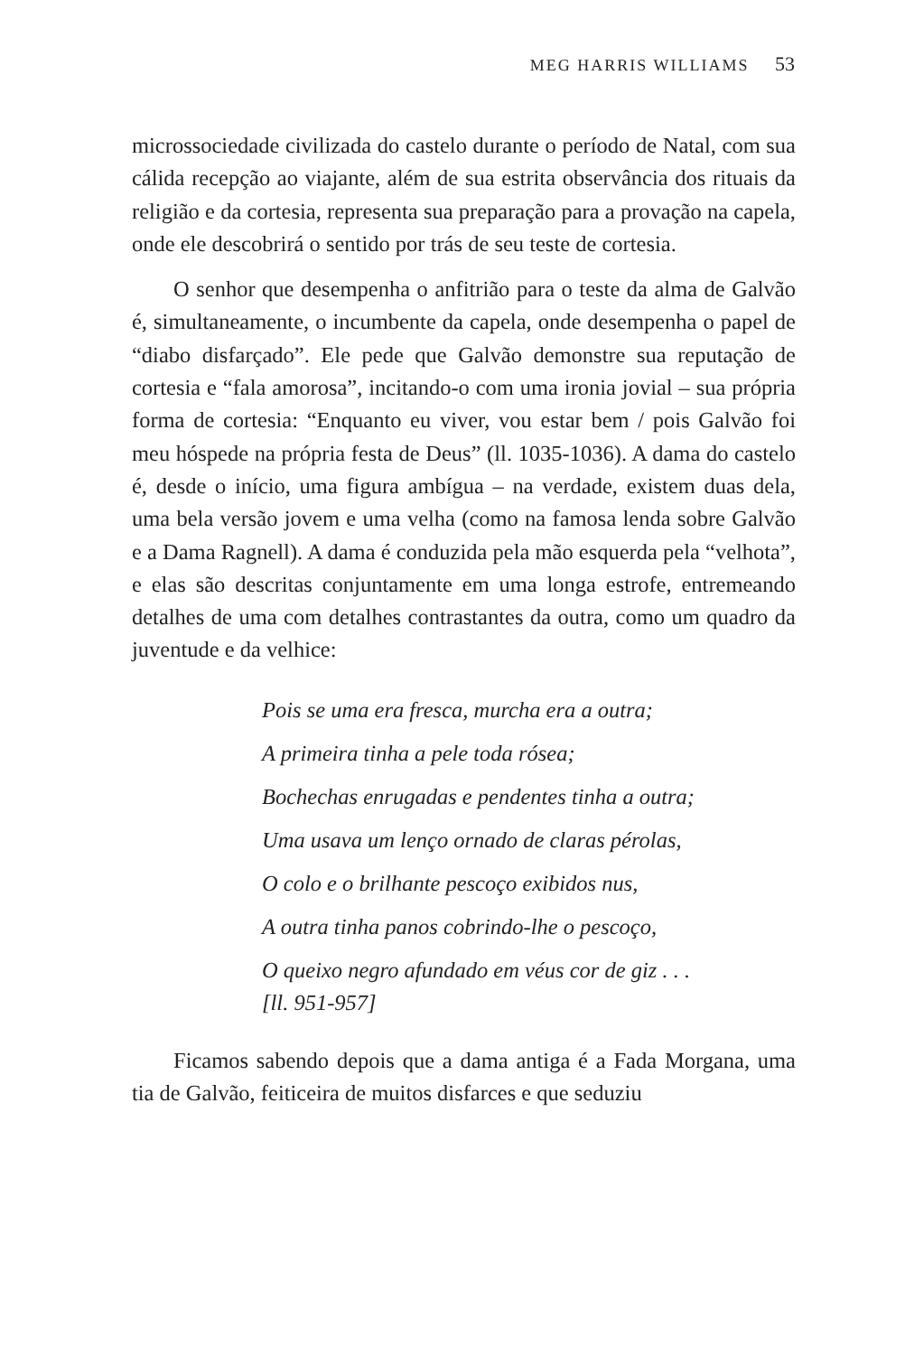MEG HARRIS WILLIAMS 53
microssociedade civilizada do castelo durante o período de Natal, com sua cálida recepção ao viajante, além de sua estrita observância dos rituais da religião e da cortesia, representa sua preparação para a provação na capela, onde ele descobrirá o sentido por trás de seu teste de cortesia.
O senhor que desempenha o anfitrião para o teste da alma de Galvão é, simultaneamente, o incumbente da capela, onde desempenha o papel de “diabo disfarçado”. Ele pede que Galvão demonstre sua reputação de cortesia e “fala amorosa”, incitando-o com uma ironia jovial – sua própria forma de cortesia: “Enquanto eu viver, vou estar bem / pois Galvão foi meu hóspede na própria festa de Deus” (ll. 1035-1036). A dama do castelo é, desde o início, uma figura ambígua – na verdade, existem duas dela, uma bela versão jovem e uma velha (como na famosa lenda sobre Galvão e a Dama Ragnell). A dama é conduzida pela mão esquerda pela “velhota”, e elas são descritas conjuntamente em uma longa estrofe, entremeando detalhes de uma com detalhes contrastantes da outra, como um quadro da juventude e da velhice:
Pois se uma era fresca, murcha era a outra;
A primeira tinha a pele toda rósea;
Bochechas enrugadas e pendentes tinha a outra;
Uma usava um lenço ornado de claras pérolas,
O colo e o brilhante pescoço exibidos nus,
A outra tinha panos cobrindo-lhe o pescoço,
O queixo negro afundado em véus cor de giz . . .
[ll. 951-957]
Ficamos sabendo depois que a dama antiga é a Fada Morgana, uma tia de Galvão, feiticeira de muitos disfarces e que seduziu